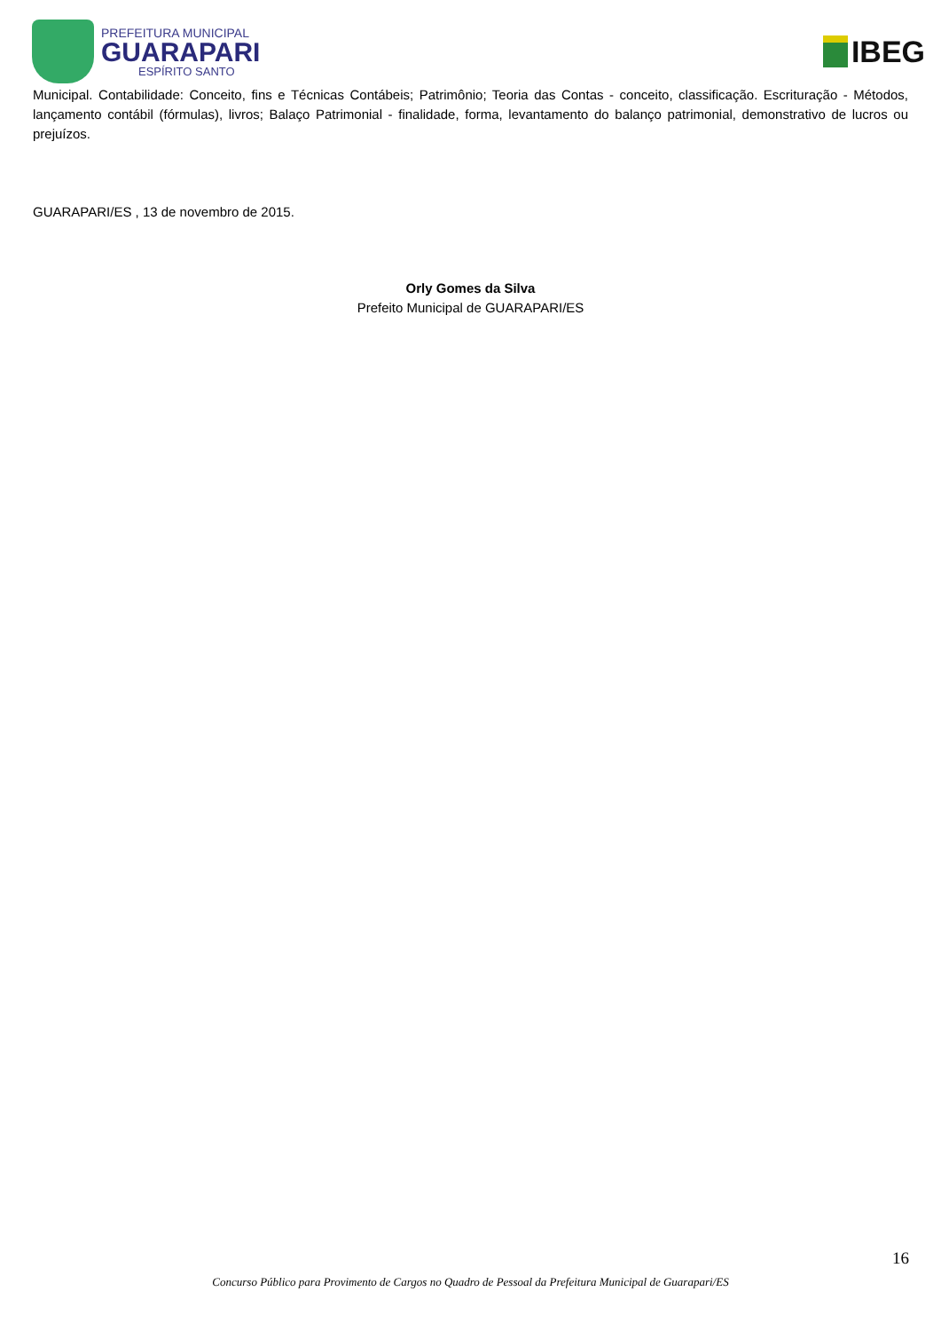PREFEITURA MUNICIPAL
GUARAPARI
ESPÍRITO SANTO
IBEG
Municipal. Contabilidade: Conceito, fins e Técnicas Contábeis; Patrimônio; Teoria das Contas - conceito, classificação. Escrituração - Métodos, lançamento contábil (fórmulas), livros; Balaço Patrimonial - finalidade, forma, levantamento do balanço patrimonial, demonstrativo de lucros ou prejuízos.
GUARAPARI/ES , 13 de novembro de 2015.
Orly Gomes da Silva
Prefeito Municipal de GUARAPARI/ES
16
Concurso Público para Provimento de Cargos no Quadro de Pessoal da Prefeitura Municipal de Guarapari/ES